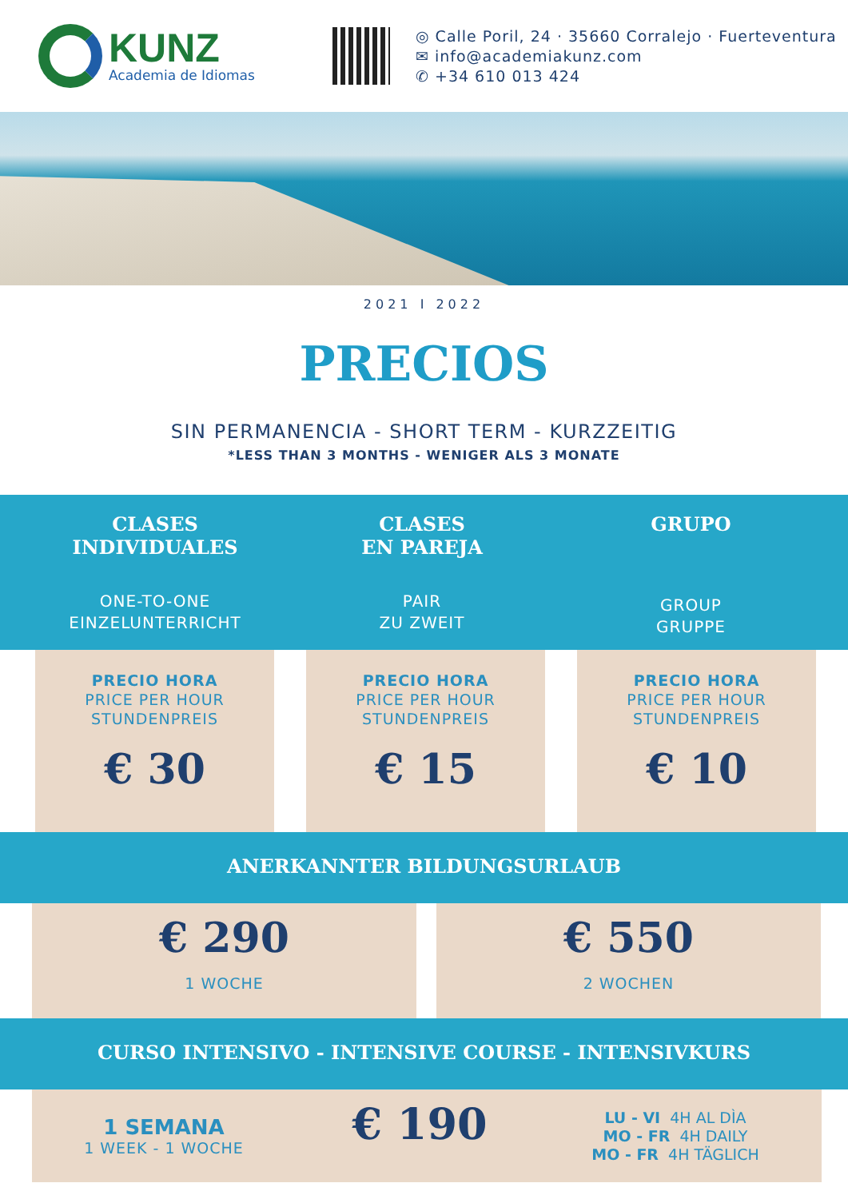KUNZ
Academia de Idiomas
◎ Calle Poril, 24 · 35660 Corralejo · Fuerteventura
✉ info@academiakunz.com
✆ +34 610 013 424
2021 I 2022
PRECIOS
SIN PERMANENCIA - SHORT TERM - KURZZEITIG
*LESS THAN 3 MONTHS - WENIGER ALS 3 MONATE
CLASES
INDIVIDUALES
ONE-TO-ONE
EINZELUNTERRICHT
CLASES
EN PAREJA
PAIR
ZU ZWEIT
GRUPO
GROUP
GRUPPE
PRECIO HORA
PRICE PER HOUR
STUNDENPREIS
€ 30
PRECIO HORA
PRICE PER HOUR
STUNDENPREIS
€ 15
PRECIO HORA
PRICE PER HOUR
STUNDENPREIS
€ 10
ANERKANNTER BILDUNGSURLAUB
€ 290
1 WOCHE
€ 550
2 WOCHEN
CURSO INTENSIVO - INTENSIVE COURSE - INTENSIVKURS
1 SEMANA
1 WEEK - 1 WOCHE
€ 190
LU - VI 4H AL DÌA
MO - FR 4H DAILY
MO - FR 4H TÄGLICH